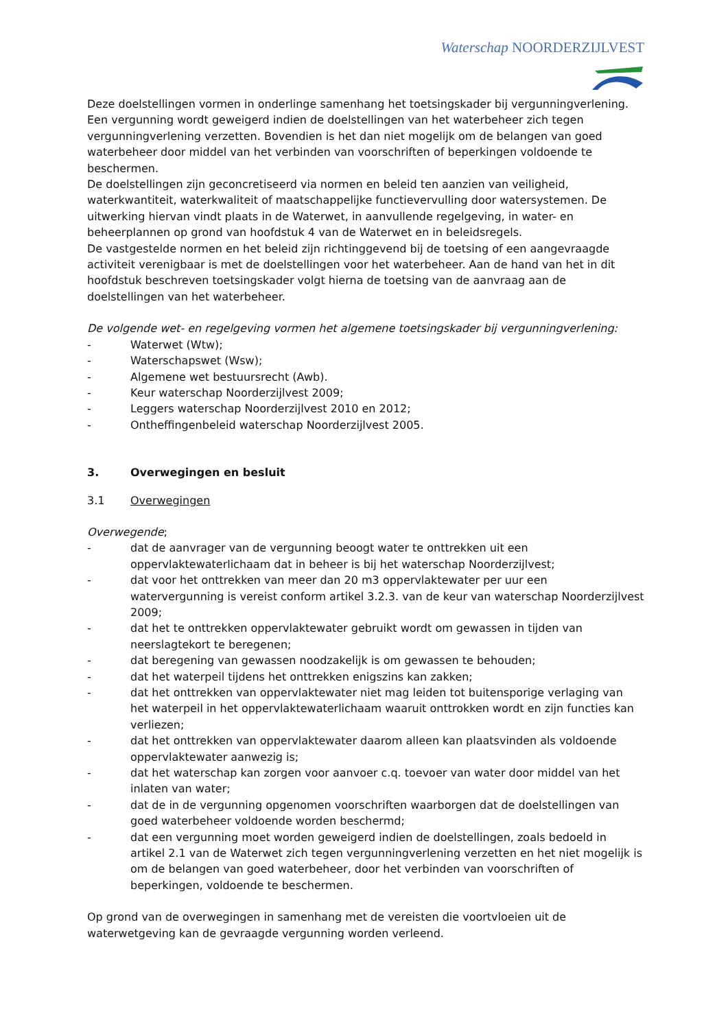Waterschap NOORDERZIJLVEST
Deze doelstellingen vormen in onderlinge samenhang het toetsingskader bij vergunningverlening. Een vergunning wordt geweigerd indien de doelstellingen van het waterbeheer zich tegen vergunningverlening verzetten. Bovendien is het dan niet mogelijk om de belangen van goed waterbeheer door middel van het verbinden van voorschriften of beperkingen voldoende te beschermen.
De doelstellingen zijn geconcretiseerd via normen en beleid ten aanzien van veiligheid, waterkwantiteit, waterkwaliteit of maatschappelijke functievervulling door watersystemen. De uitwerking hiervan vindt plaats in de Waterwet, in aanvullende regelgeving, in water- en beheerplannen op grond van hoofdstuk 4 van de Waterwet en in beleidsregels.
De vastgestelde normen en het beleid zijn richtinggevend bij de toetsing of een aangevraagde activiteit verenigbaar is met de doelstellingen voor het waterbeheer. Aan de hand van het in dit hoofdstuk beschreven toetsingskader volgt hierna de toetsing van de aanvraag aan de doelstellingen van het waterbeheer.
De volgende wet- en regelgeving vormen het algemene toetsingskader bij vergunningverlening:
- Waterwet (Wtw);
- Waterschapswet (Wsw);
- Algemene wet bestuursrecht (Awb).
- Keur waterschap Noorderzijlvest 2009;
- Leggers waterschap Noorderzijlvest 2010 en 2012;
- Ontheffingenbeleid waterschap Noorderzijlvest 2005.
3. Overwegingen en besluit
3.1 Overwegingen
Overwegende;
- dat de aanvrager van de vergunning beoogt water te onttrekken uit een oppervlaktewaterlichaam dat in beheer is bij het waterschap Noorderzijlvest;
- dat voor het onttrekken van meer dan 20 m3 oppervlaktewater per uur een watervergunning is vereist conform artikel 3.2.3. van de keur van waterschap Noorderzijlvest 2009;
- dat het te onttrekken oppervlaktewater gebruikt wordt om gewassen in tijden van neerslagtekort te beregenen;
- dat beregening van gewassen noodzakelijk is om gewassen te behouden;
- dat het waterpeil tijdens het onttrekken enigszins kan zakken;
- dat het onttrekken van oppervlaktewater niet mag leiden tot buitensporige verlaging van het waterpeil in het oppervlaktewaterlichaam waaruit onttrokken wordt en zijn functies kan verliezen;
- dat het onttrekken van oppervlaktewater daarom alleen kan plaatsvinden als voldoende oppervlaktewater aanwezig is;
- dat het waterschap kan zorgen voor aanvoer c.q. toevoer van water door middel van het inlaten van water;
- dat de in de vergunning opgenomen voorschriften waarborgen dat de doelstellingen van goed waterbeheer voldoende worden beschermd;
- dat een vergunning moet worden geweigerd indien de doelstellingen, zoals bedoeld in artikel 2.1 van de Waterwet zich tegen vergunningverlening verzetten en het niet mogelijk is om de belangen van goed waterbeheer, door het verbinden van voorschriften of beperkingen, voldoende te beschermen.
Op grond van de overwegingen in samenhang met de vereisten die voortvloeien uit de waterwetgeving kan de gevraagde vergunning worden verleend.